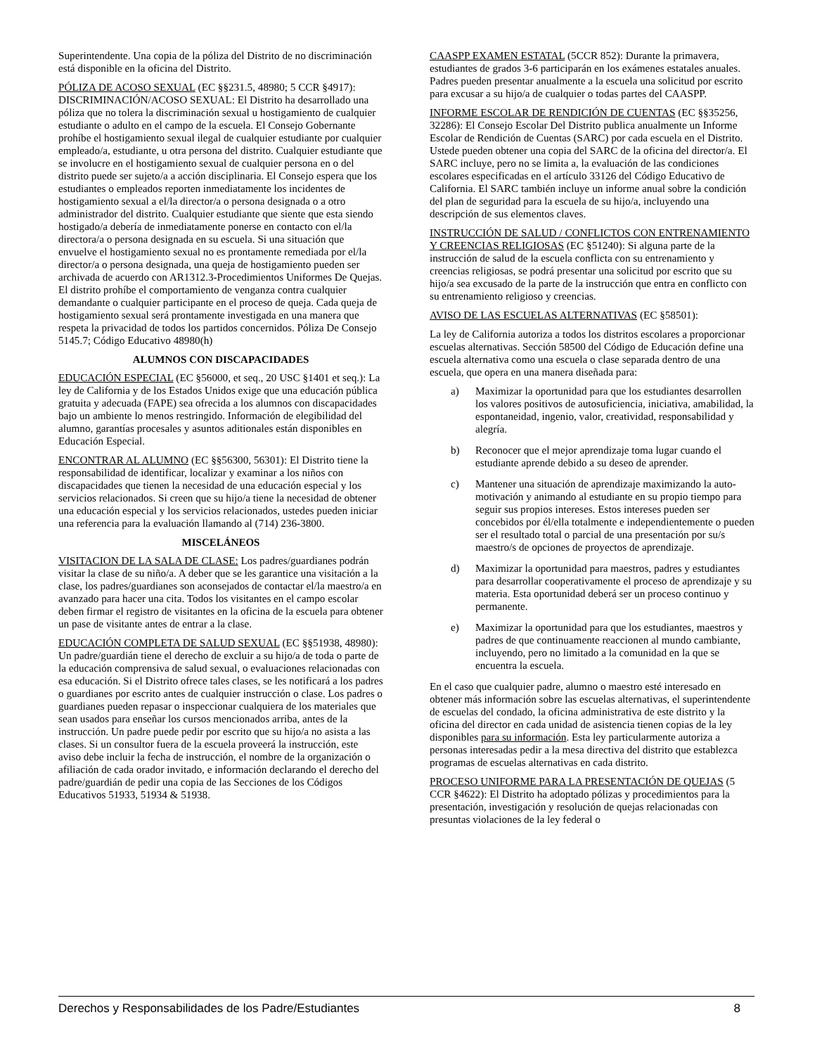Superintendente. Una copia de la póliza del Distrito de no discriminación está disponible en la oficina del Distrito.
PÓLIZA DE ACOSO SEXUAL (EC §§231.5, 48980; 5 CCR §4917): DISCRIMINACIÓN/ACOSO SEXUAL: El Distrito ha desarrollado una póliza que no tolera la discriminación sexual u hostigamiento de cualquier estudiante o adulto en el campo de la escuela. El Consejo Gobernante prohíbe el hostigamiento sexual ilegal de cualquier estudiante por cualquier empleado/a, estudiante, u otra persona del distrito. Cualquier estudiante que se involucre en el hostigamiento sexual de cualquier persona en o del distrito puede ser sujeto/a a acción disciplinaria. El Consejo espera que los estudiantes o empleados reporten inmediatamente los incidentes de hostigamiento sexual a el/la director/a o persona designada o a otro administrador del distrito. Cualquier estudiante que siente que esta siendo hostigado/a debería de inmediatamente ponerse en contacto con el/la directora/a o persona designada en su escuela. Si una situación que envuelve el hostigamiento sexual no es prontamente remediada por el/la director/a o persona designada, una queja de hostigamiento pueden ser archivada de acuerdo con AR1312.3-Procedimientos Uniformes De Quejas. El distrito prohíbe el comportamiento de venganza contra cualquier demandante o cualquier participante en el proceso de queja. Cada queja de hostigamiento sexual será prontamente investigada en una manera que respeta la privacidad de todos los partidos concernidos. Póliza De Consejo 5145.7; Código Educativo 48980(h)
ALUMNOS CON DISCAPACIDADES
EDUCACIÓN ESPECIAL (EC §56000, et seq., 20 USC §1401 et seq.): La ley de California y de los Estados Unidos exige que una educación pública gratuita y adecuada (FAPE) sea ofrecida a los alumnos con discapacidades bajo un ambiente lo menos restringido. Información de elegibilidad del alumno, garantías procesales y asuntos aditionales están disponibles en Educación Especial.
ENCONTRAR AL ALUMNO (EC §§56300, 56301): El Distrito tiene la responsabilidad de identificar, localizar y examinar a los niños con discapacidades que tienen la necesidad de una educación especial y los servicios relacionados. Si creen que su hijo/a tiene la necesidad de obtener una educación especial y los servicios relacionados, ustedes pueden iniciar una referencia para la evaluación llamando al (714) 236-3800.
MISCELÁNEOS
VISITACION DE LA SALA DE CLASE: Los padres/guardianes podrán visitar la clase de su niño/a. A deber que se les garantice una visitación a la clase, los padres/guardianes son aconsejados de contactar el/la maestro/a en avanzado para hacer una cita. Todos los visitantes en el campo escolar deben firmar el registro de visitantes en la oficina de la escuela para obtener un pase de visitante antes de entrar a la clase.
EDUCACIÓN COMPLETA DE SALUD SEXUAL (EC §§51938, 48980): Un padre/guardián tiene el derecho de excluir a su hijo/a de toda o parte de la educación comprensiva de salud sexual, o evaluaciones relacionadas con esa educación. Si el Distrito ofrece tales clases, se les notificará a los padres o guardianes por escrito antes de cualquier instrucción o clase. Los padres o guardianes pueden repasar o inspeccionar cualquiera de los materiales que sean usados para enseñar los cursos mencionados arriba, antes de la instrucción. Un padre puede pedir por escrito que su hijo/a no asista a las clases. Si un consultor fuera de la escuela proveerá la instrucción, este aviso debe incluir la fecha de instrucción, el nombre de la organización o afiliación de cada orador invitado, e información declarando el derecho del padre/guardián de pedir una copia de las Secciones de los Códigos Educativos 51933, 51934 & 51938.
CAASPP EXAMEN ESTATAL (5CCR 852): Durante la primavera, estudiantes de grados 3-6 participarán en los exámenes estatales anuales. Padres pueden presentar anualmente a la escuela una solicitud por escrito para excusar a su hijo/a de cualquier o todas partes del CAASPP.
INFORME ESCOLAR DE RENDICIÓN DE CUENTAS (EC §§35256, 32286): El Consejo Escolar Del Distrito publica anualmente un Informe Escolar de Rendición de Cuentas (SARC) por cada escuela en el Distrito. Ustede pueden obtener una copia del SARC de la oficina del director/a. El SARC incluye, pero no se limita a, la evaluación de las condiciones escolares especificadas en el artículo 33126 del Código Educativo de California. El SARC también incluye un informe anual sobre la condición del plan de seguridad para la escuela de su hijo/a, incluyendo una descripción de sus elementos claves.
INSTRUCCIÓN DE SALUD / CONFLICTOS CON ENTRENAMIENTO Y CREENCIAS RELIGIOSAS (EC §51240): Si alguna parte de la instrucción de salud de la escuela conflicta con su entrenamiento y creencias religiosas, se podrá presentar una solicitud por escrito que su hijo/a sea excusado de la parte de la instrucción que entra en conflicto con su entrenamiento religioso y creencias.
AVISO DE LAS ESCUELAS ALTERNATIVAS (EC §58501):
La ley de California autoriza a todos los distritos escolares a proporcionar escuelas alternativas. Sección 58500 del Código de Educación define una escuela alternativa como una escuela o clase separada dentro de una escuela, que opera en una manera diseñada para:
a) Maximizar la oportunidad para que los estudiantes desarrollen los valores positivos de autosuficiencia, iniciativa, amabilidad, la espontaneidad, ingenio, valor, creatividad, responsabilidad y alegría.
b) Reconocer que el mejor aprendizaje toma lugar cuando el estudiante aprende debido a su deseo de aprender.
c) Mantener una situación de aprendizaje maximizando la auto-motivación y animando al estudiante en su propio tiempo para seguir sus propios intereses. Estos intereses pueden ser concebidos por él/ella totalmente e independientemente o pueden ser el resultado total o parcial de una presentación por su/s maestro/s de opciones de proyectos de aprendizaje.
d) Maximizar la oportunidad para maestros, padres y estudiantes para desarrollar cooperativamente el proceso de aprendizaje y su materia. Esta oportunidad deberá ser un proceso continuo y permanente.
e) Maximizar la oportunidad para que los estudiantes, maestros y padres de que continuamente reaccionen al mundo cambiante, incluyendo, pero no limitado a la comunidad en la que se encuentra la escuela.
En el caso que cualquier padre, alumno o maestro esté interesado en obtener más información sobre las escuelas alternativas, el superintendente de escuelas del condado, la oficina administrativa de este distrito y la oficina del director en cada unidad de asistencia tienen copias de la ley disponibles para su información. Esta ley particularmente autoriza a personas interesadas pedir a la mesa directiva del distrito que establezca programas de escuelas alternativas en cada distrito.
PROCESO UNIFORME PARA LA PRESENTACIÓN DE QUEJAS (5 CCR §4622): El Distrito ha adoptado pólizas y procedimientos para la presentación, investigación y resolución de quejas relacionadas con presuntas violaciones de la ley federal o
Derechos y Responsabilidades de los Padre/Estudiantes 8